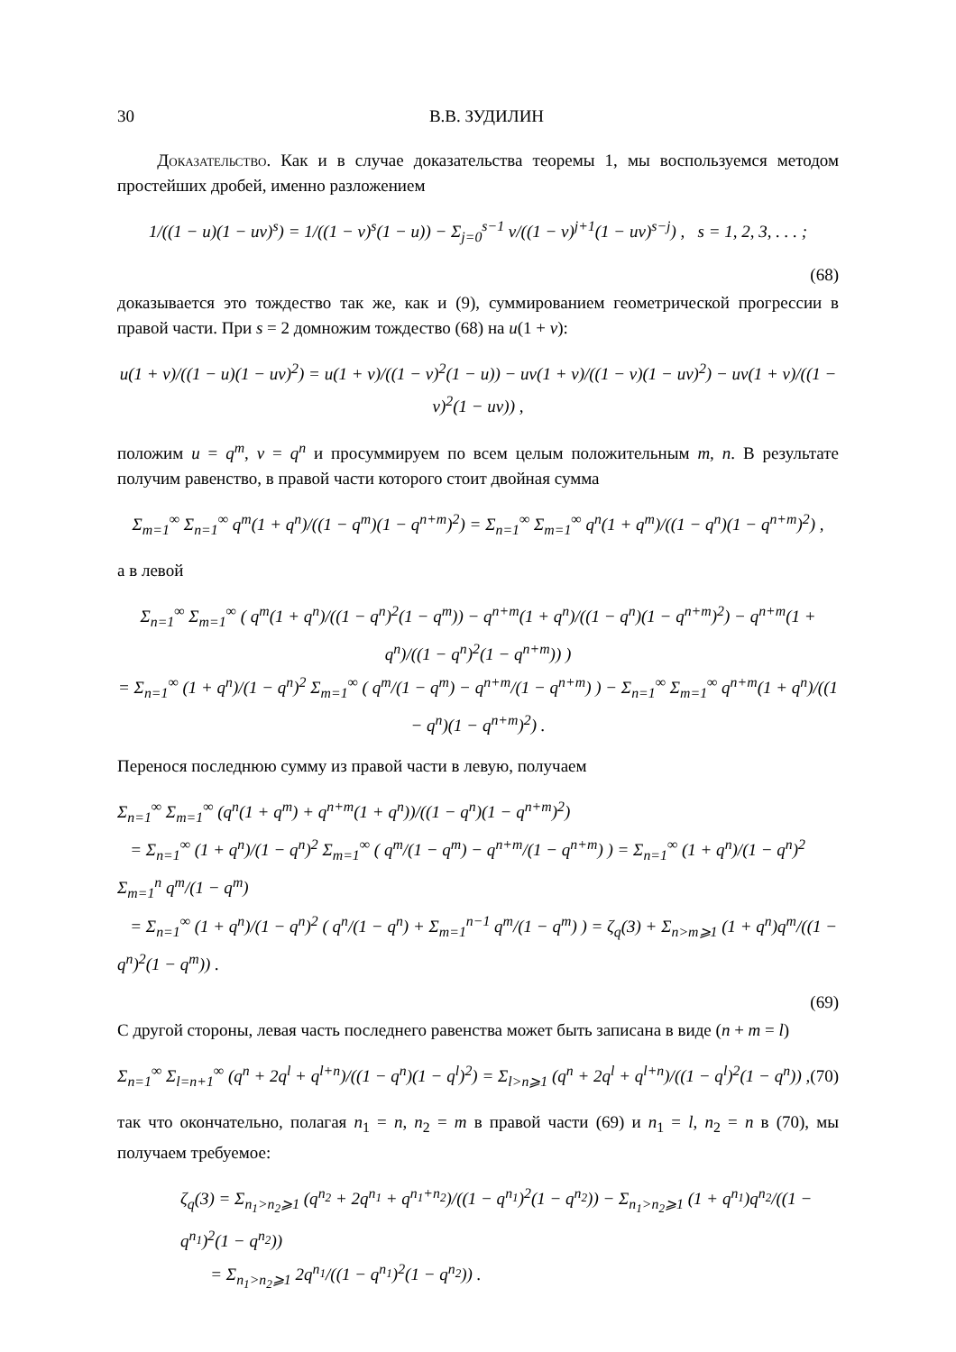30 В.В. ЗУДИЛИН
Доказательство. Как и в случае доказательства теоремы 1, мы воспользуемся методом простейших дробей, именно разложением
1/((1 − u)(1 − uv)<sup>s</sup>) = 1/((1 − v)<sup>s</sup>(1 − u)) − Σ<sub>j=0</sub><sup>s−1</sup> v/((1 − v)<sup>j+1</sup>(1 − uv)<sup>s−j</sup>) , s = 1, 2, 3, . . . ;
(68)
доказывается это тождество так же, как и (9), суммированием геометрической прогрессии в правой части. При s = 2 домножим тождество (68) на u(1 + v):
u(1 + v)/((1 − u)(1 − uv)<sup>2</sup>) = u(1 + v)/((1 − v)<sup>2</sup>(1 − u)) − uv(1 + v)/((1 − v)(1 − uv)<sup>2</sup>) − uv(1 + v)/((1 − v)<sup>2</sup>(1 − uv)) ,
положим u = q<sup>m</sup>, v = q<sup>n</sup> и просуммируем по всем целым положительным m, n. В результате получим равенство, в правой части которого стоит двойная сумма
Σ<sub>m=1</sub><sup>∞</sup> Σ<sub>n=1</sub><sup>∞</sup> q<sup>m</sup>(1 + q<sup>n</sup>)/((1 − q<sup>m</sup>)(1 − q<sup>n+m</sup>)<sup>2</sup>) = Σ<sub>n=1</sub><sup>∞</sup> Σ<sub>m=1</sub><sup>∞</sup> q<sup>n</sup>(1 + q<sup>m</sup>)/((1 − q<sup>n</sup>)(1 − q<sup>n+m</sup>)<sup>2</sup>) ,
а в левой
Σ<sub>n=1</sub><sup>∞</sup> Σ<sub>m=1</sub><sup>∞</sup> ( q<sup>m</sup>(1 + q<sup>n</sup>)/((1 − q<sup>n</sup>)<sup>2</sup>(1 − q<sup>m</sup>)) − q<sup>n+m</sup>(1 + q<sup>n</sup>)/((1 − q<sup>n</sup>)(1 − q<sup>n+m</sup>)<sup>2</sup>) − q<sup>n+m</sup>(1 + q<sup>n</sup>)/((1 − q<sup>n</sup>)<sup>2</sup>(1 − q<sup>n+m</sup>)) )
= Σ<sub>n=1</sub><sup>∞</sup> (1 + q<sup>n</sup>)/(1 − q<sup>n</sup>)<sup>2</sup> Σ<sub>m=1</sub><sup>∞</sup> ( q<sup>m</sup>/(1 − q<sup>m</sup>) − q<sup>n+m</sup>/(1 − q<sup>n+m</sup>) ) − Σ<sub>n=1</sub><sup>∞</sup> Σ<sub>m=1</sub><sup>∞</sup> q<sup>n+m</sup>(1 + q<sup>n</sup>)/((1 − q<sup>n</sup>)(1 − q<sup>n+m</sup>)<sup>2</sup>) .
Перенося последнюю сумму из правой части в левую, получаем
Σ<sub>n=1</sub><sup>∞</sup> Σ<sub>m=1</sub><sup>∞</sup> (q<sup>n</sup>(1 + q<sup>m</sup>) + q<sup>n+m</sup>(1 + q<sup>n</sup>))/((1 − q<sup>n</sup>)(1 − q<sup>n+m</sup>)<sup>2</sup>)
= Σ<sub>n=1</sub><sup>∞</sup> (1 + q<sup>n</sup>)/(1 − q<sup>n</sup>)<sup>2</sup> Σ<sub>m=1</sub><sup>∞</sup> ( q<sup>m</sup>/(1 − q<sup>m</sup>) − q<sup>n+m</sup>/(1 − q<sup>n+m</sup>) ) = Σ<sub>n=1</sub><sup>∞</sup> (1 + q<sup>n</sup>)/(1 − q<sup>n</sup>)<sup>2</sup> Σ<sub>m=1</sub><sup>n</sup> q<sup>m</sup>/(1 − q<sup>m</sup>)
= Σ<sub>n=1</sub><sup>∞</sup> (1 + q<sup>n</sup>)/(1 − q<sup>n</sup>)<sup>2</sup> ( q<sup>n</sup>/(1 − q<sup>n</sup>) + Σ<sub>m=1</sub><sup>n−1</sup> q<sup>m</sup>/(1 − q<sup>m</sup>) ) = ζ<sub>q</sub>(3) + Σ<sub>n>m⩾1</sub> (1 + q<sup>n</sup>)q<sup>m</sup>/((1 − q<sup>n</sup>)<sup>2</sup>(1 − q<sup>m</sup>)) .
(69)
С другой стороны, левая часть последнего равенства может быть записана в виде (n + m = l)
Σ<sub>n=1</sub><sup>∞</sup> Σ<sub>l=n+1</sub><sup>∞</sup> (q<sup>n</sup> + 2q<sup>l</sup> + q<sup>l+n</sup>)/((1 − q<sup>n</sup>)(1 − q<sup>l</sup>)<sup>2</sup>) = Σ<sub>l>n⩾1</sub> (q<sup>n</sup> + 2q<sup>l</sup> + q<sup>l+n</sup>)/((1 − q<sup>l</sup>)<sup>2</sup>(1 − q<sup>n</sup>)) , (70)
так что окончательно, полагая n<sub>1</sub> = n, n<sub>2</sub> = m в правой части (69) и n<sub>1</sub> = l, n<sub>2</sub> = n в (70), мы получаем требуемое:
ζ<sub>q</sub>(3) = Σ<sub>n<sub>1</sub>>n<sub>2</sub>⩾1</sub> (q<sup>n<sub>2</sub></sup> + 2q<sup>n<sub>1</sub></sup> + q<sup>n<sub>1</sub>+n<sub>2</sub></sup>)/((1 − q<sup>n<sub>1</sub></sup>)<sup>2</sup>(1 − q<sup>n<sub>2</sub></sup>)) − Σ<sub>n<sub>1</sub>>n<sub>2</sub>⩾1</sub> (1 + q<sup>n<sub>1</sub></sup>)q<sup>n<sub>2</sub></sup>/((1 − q<sup>n<sub>1</sub></sup>)<sup>2</sup>(1 − q<sup>n<sub>2</sub></sup>))
= Σ<sub>n<sub>1</sub>>n<sub>2</sub>⩾1</sub> 2q<sup>n<sub>1</sub></sup>/((1 − q<sup>n<sub>1</sub></sup>)<sup>2</sup>(1 − q<sup>n<sub>2</sub></sup>)) .